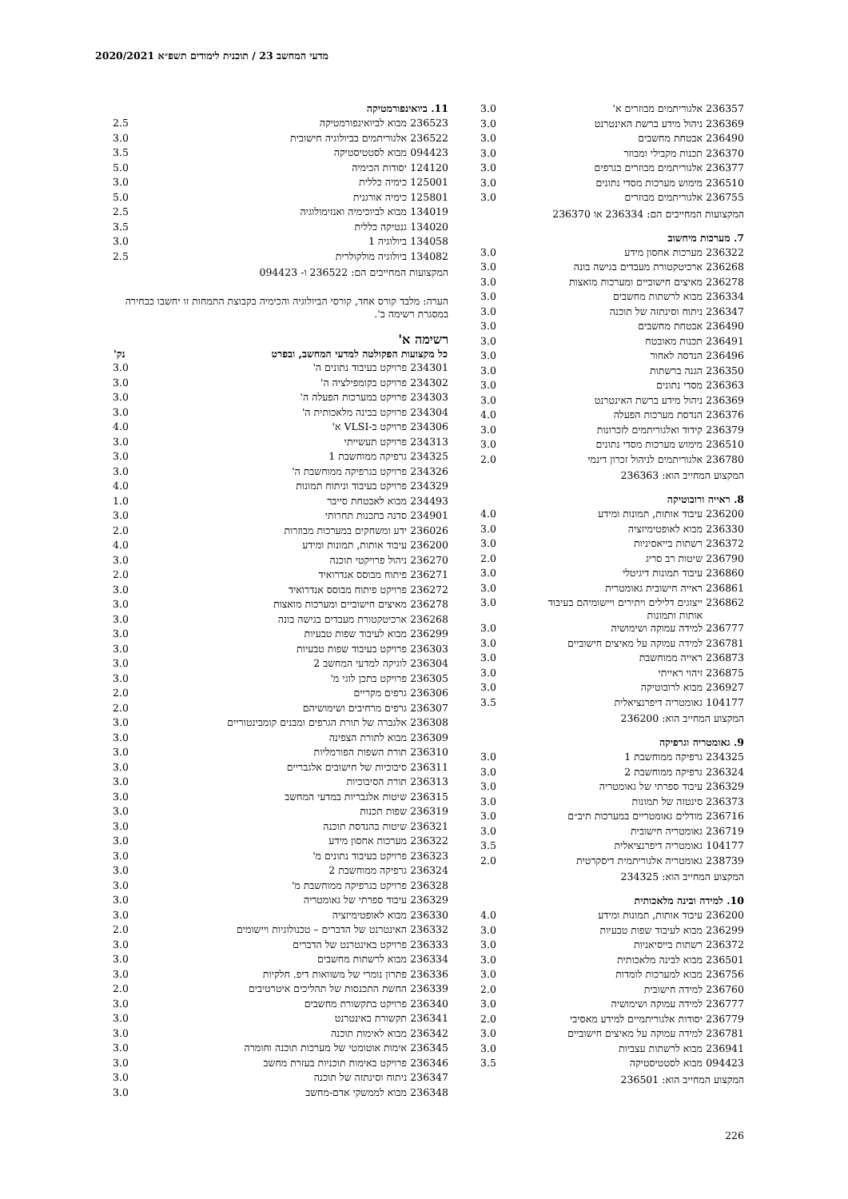מדעי המחשב 23 / תוכנית לימודים תשפ״א 2020/2021
| 236357 | אלגוריתמים מבוזרים א' | 3.0 |
| 236369 | ניהול מידע ברשת האינטרנט | 3.0 |
| 236490 | אבטחת מחשבים | 3.0 |
| 236370 | תכנות מקבילי ומבוזר | 3.0 |
| 236377 | אלגוריתמים מבוזרים בגרפים | 3.0 |
| 236510 | מימוש מערכות מסדי נתונים | 3.0 |
| 236755 | אלגוריתמים מבוזרים | 3.0 |
המקצועות המחייבים הם: 236334 או 236370
7. מערכות מיחשוב
| 236322 | מערכות אחסון מידע | 3.0 |
| 236268 | ארכיטקטורת מעבדים בגישה בונה | 3.0 |
| 236278 | מאיצים חישוביים ומערכות מואצות | 3.0 |
| 236334 | מבוא לרשתות מחשבים | 3.0 |
| 236347 | ניתוח וסינתזה של תוכנה | 3.0 |
| 236490 | אבטחת מחשבים | 3.0 |
| 236491 | תכנות מאובטח | 3.0 |
| 236496 | הנדסה לאחור | 3.0 |
| 236350 | הגנה ברשתות | 3.0 |
| 236363 | מסדי נתונים | 3.0 |
| 236369 | ניהול מידע ברשת האינטרנט | 3.0 |
| 236376 | הנדסת מערכות הפעלה | 4.0 |
| 236379 | קידוד ואלגוריתמים לזכרונות | 3.0 |
| 236510 | מימוש מערכות מסדי נתונים | 3.0 |
| 236780 | אלגוריתמים לניהול זכרון דינמי | 2.0 |
המקצוע המחייב הוא: 236363
8. ראייה ורובוטיקה
| 236200 | עיבוד אותות, תמונות ומידע | 4.0 |
| 236330 | מבוא לאופטימיזציה | 3.0 |
| 236372 | רשתות בייאסיניות | 3.0 |
| 236790 | שיטות רב סריג | 2.0 |
| 236860 | עיבוד תמונות דיגיטלי | 3.0 |
| 236861 | ראייה חישובית גאומטרית | 3.0 |
| 236862 | ייצוגים דלילים ויתירים ויישומיהם בעיבוד אותות ותמונות | 3.0 |
| 236777 | למידה עמוקה ושימושיה | 3.0 |
| 236781 | למידה עמוקה על מאיצים חישוביים | 3.0 |
| 236873 | ראייה ממוחשבת | 3.0 |
| 236875 | זיהוי ראייתי | 3.0 |
| 236927 | מבוא לרובוטיקה | 3.0 |
| 104177 | גאומטריה דיפרנציאלית | 3.5 |
המקצוע המחייב הוא: 236200
9. גאומטריה וגרפיקה
| 234325 | גרפיקה ממוחשבת 1 | 3.0 |
| 236324 | גרפיקה ממוחשבת 2 | 3.0 |
| 236329 | עיבוד ספרתי של גאומטריה | 3.0 |
| 236373 | סינטזה של תמונות | 3.0 |
| 236716 | מודלים גאומטריים במערכות תיב״ם | 3.0 |
| 236719 | גאומטריה חישובית | 3.0 |
| 104177 | גאומטריה דיפרנציאלית | 3.5 |
| 238739 | גאומטריה אלגוריתמית דיסקרטית | 2.0 |
המקצוע המחייב הוא: 234325
10. למידה ובינה מלאכותית
| 236200 | עיבוד אותות, תמונות ומידע | 4.0 |
| 236299 | מבוא לעיבוד שפות טבעיות | 3.0 |
| 236372 | רשתות בייסיאניות | 3.0 |
| 236501 | מבוא לבינה מלאכותית | 3.0 |
| 236756 | מבוא למערכות לומדות | 3.0 |
| 236760 | למידה חישובית | 2.0 |
| 236777 | למידה עמוקה ושימושיה | 3.0 |
| 236779 | יסודות אלגוריתמיים למידע מאסיבי | 2.0 |
| 236781 | למידה עמוקה על מאיצים חישוביים | 3.0 |
| 236941 | מבוא לרשתות עצביות | 3.0 |
| 094423 | מבוא לסטטיסטיקה | 3.5 |
המקצוע המחייב הוא: 236501
11. ביואינפורמטיקה
| 236523 | מבוא לביואינפורמטיקה | 2.5 |
| 236522 | אלגוריתמים בביולוגיה חישובית | 3.0 |
| 094423 | מבוא לסטטיסטיקה | 3.5 |
| 124120 | יסודות הכימיה | 5.0 |
| 125001 | כימיה כללית | 3.0 |
| 125801 | כימיה אורגנית | 5.0 |
| 134019 | מבוא לביוכימיה ואנזימולוגיה | 2.5 |
| 134020 | גנטיקה כללית | 3.5 |
| 134058 | ביולוגיה 1 | 3.0 |
| 134082 | ביולוגיה מולקולרית | 2.5 |
המקצועות המחייבים הם: 236522 ו- 094423
הערה: מלבד קורס אחד, קורסי הביולוגיה והכימיה בקבוצת התמחות זו יחשבו כבחירה במסגרת רשימה ב'.
רשימה א'
| כל מקצועות הפקולטה למדעי המחשב, ובפרט | | נק' |
| --- | --- | --- |
| 234301 | פרויקט בעיבוד נתונים ה' | 3.0 |
| 234302 | פרויקט בקומפילציה ה' | 3.0 |
| 234303 | פרויקט במערכות הפעלה ה' | 3.0 |
| 234304 | פרויקט בבינה מלאכותית ה' | 3.0 |
| 234306 | פרויקט ב-VLSI א' | 4.0 |
| 234313 | פרויקט תעשייתי | 3.0 |
| 234325 | גרפיקה ממוחשבת 1 | 3.0 |
| 234326 | פרויקט בגרפיקה ממוחשבת ה' | 3.0 |
| 234329 | פרויקט בעיבוד וניתוח תמונות | 4.0 |
| 234493 | מבוא לאבטחת סייבר | 1.0 |
| 234901 | סדנה בתכנות תחרותי | 3.0 |
| 236026 | ידע ומשחקים במערכות מבוזרות | 2.0 |
| 236200 | עיבוד אותות, תמונות ומידע | 4.0 |
| 236270 | ניהול פרויקטי תוכנה | 3.0 |
| 236271 | פיתוח מבוסס אנדרואיד | 2.0 |
| 236272 | פרויקט פיתוח מבוסס אנדרואיד | 3.0 |
| 236278 | מאיצים חישוביים ומערכות מואצות | 3.0 |
| 236268 | ארכיטקטורת מעבדים בגישה בונה | 3.0 |
| 236299 | מבוא לעיבוד שפות טבעיות | 3.0 |
| 236303 | פרויקט בעיבוד שפות טבעיות | 3.0 |
| 236304 | לוגיקה למדעי המחשב 2 | 3.0 |
| 236305 | פרויקט בתכן לוגי מ' | 3.0 |
| 236306 | גרפים מקריים | 2.0 |
| 236307 | גרפים מרחיבים ושימושיהם | 2.0 |
| 236308 | אלגברה של תורת הגרפים ומבנים קומבינטוריים | 3.0 |
| 236309 | מבוא לתורת הצפינה | 3.0 |
| 236310 | תורת השפות הפורמליות | 3.0 |
| 236311 | סיבוכיות של חישובים אלגבריים | 3.0 |
| 236313 | תורת הסיבוכיות | 3.0 |
| 236315 | שיטות אלגבריות במדעי המחשב | 3.0 |
| 236319 | שפות תכנות | 3.0 |
| 236321 | שיטות בהנדסת תוכנה | 3.0 |
| 236322 | מערכות אחסון מידע | 3.0 |
| 236323 | פרויקט בעיבוד נתונים מ' | 3.0 |
| 236324 | גרפיקה ממוחשבת 2 | 3.0 |
| 236328 | פרויקט בגרפיקה ממוחשבת מ' | 3.0 |
| 236329 | עיבוד ספרתי של גאומטריה | 3.0 |
| 236330 | מבוא לאופטימיזציה | 3.0 |
| 236332 | האינטרנט של הדברים – טכנולוגיות ויישומים | 2.0 |
| 236333 | פרויקט באינטרנט של הדברים | 3.0 |
| 236334 | מבוא לרשתות מחשבים | 3.0 |
| 236336 | פתרון נומרי של משוואות דיפ. חלקיות | 3.0 |
| 236339 | החשת התכנסות של תהליכים איטרטיבים | 2.0 |
| 236340 | פרויקט בתקשורת מחשבים | 3.0 |
| 236341 | תקשורת באינטרנט | 3.0 |
| 236342 | מבוא לאימות תוכנה | 3.0 |
| 236345 | אימות אוטומטי של מערכות תוכנה וחומרה | 3.0 |
| 236346 | פרויקט באימות תוכניות בעזרת מחשב | 3.0 |
| 236347 | ניתוח וסינתזה של תוכנה | 3.0 |
| 236348 | מבוא לממשקי אדם-מחשב | 3.0 |
226